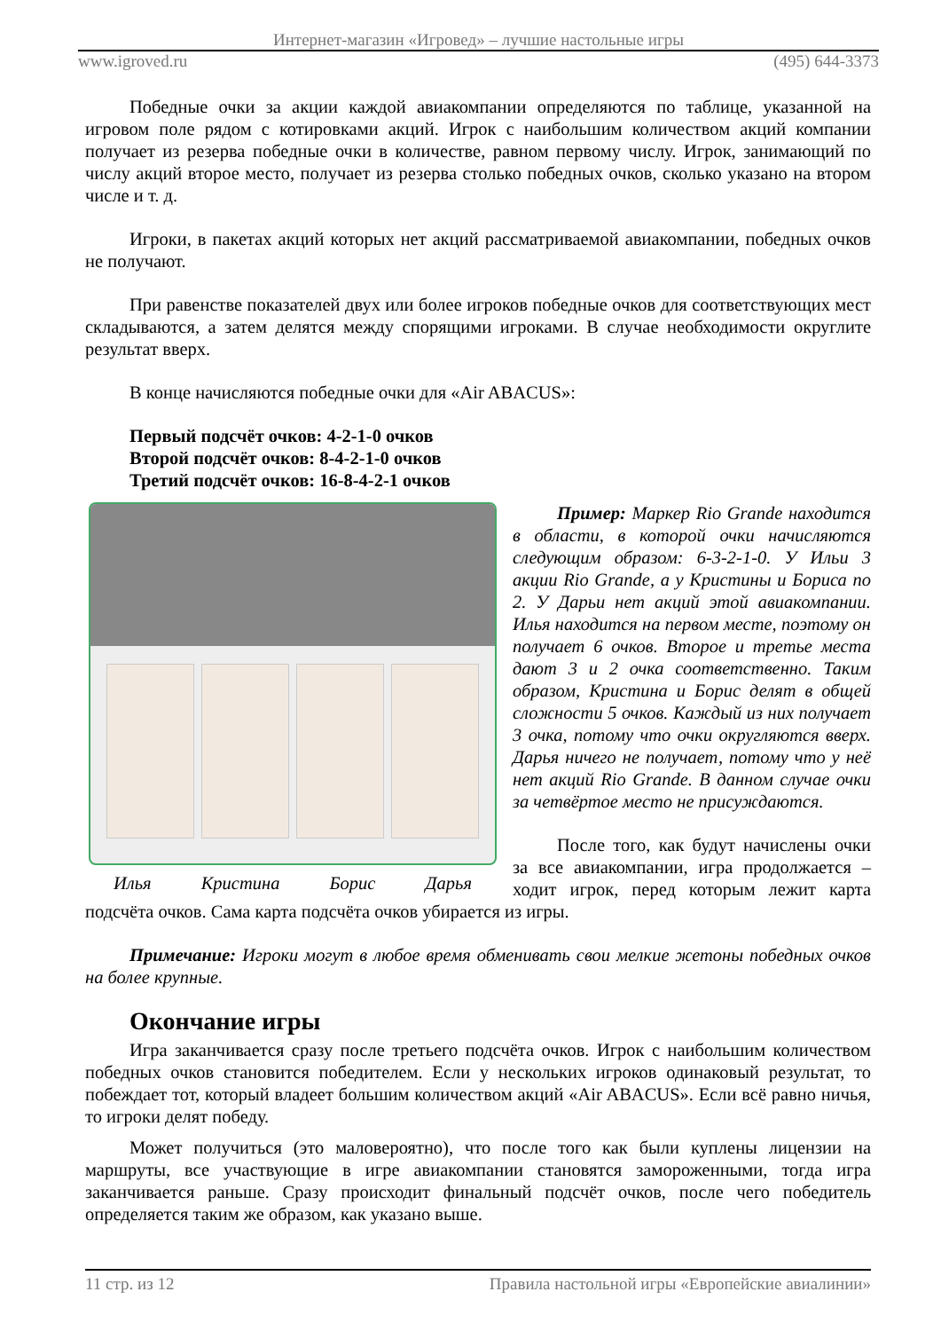Интернет-магазин «Игровед» – лучшие настольные игры
www.igroved.ru (495) 644-3373
Победные очки за акции каждой авиакомпании определяются по таблице, указанной на игровом поле рядом с котировками акций. Игрок с наибольшим количеством акций компании получает из резерва победные очки в количестве, равном первому числу. Игрок, занимающий по числу акций второе место, получает из резерва столько победных очков, сколько указано на втором числе и т. д.
Игроки, в пакетах акций которых нет акций рассматриваемой авиакомпании, победных очков не получают.
При равенстве показателей двух или более игроков победные очков для соответствующих мест складываются, а затем делятся между спорящими игроками. В случае необходимости округлите результат вверх.
В конце начисляются победные очки для «Air ABACUS»:
Первый подсчёт очков: 4-2-1-0 очков
Второй подсчёт очков: 8-4-2-1-0 очков
Третий подсчёт очков: 16-8-4-2-1 очков
Илья Кристина Борис Дарья
Пример: Маркер Rio Grande находится в области, в которой очки начисляются следующим образом: 6-3-2-1-0. У Ильи 3 акции Rio Grande, а у Кристины и Бориса по 2. У Дарьи нет акций этой авиакомпании. Илья находится на первом месте, поэтому он получает 6 очков. Второе и третье места дают 3 и 2 очка соответственно. Таким образом, Кристина и Борис делят в общей сложности 5 очков. Каждый из них получает 3 очка, потому что очки округляются вверх. Дарья ничего не получает, потому что у неё нет акций Rio Grande. В данном случае очки за четвёртое место не присуждаются.
После того, как будут начислены очки за все авиакомпании, игра продолжается – ходит игрок, перед которым лежит карта подсчёта очков. Сама карта подсчёта очков убирается из игры.
Примечание: Игроки могут в любое время обменивать свои мелкие жетоны победных очков на более крупные.
Окончание игры
Игра заканчивается сразу после третьего подсчёта очков. Игрок с наибольшим количеством победных очков становится победителем. Если у нескольких игроков одинаковый результат, то побеждает тот, который владеет большим количеством акций «Air ABACUS». Если всё равно ничья, то игроки делят победу.
Может получиться (это маловероятно), что после того как были куплены лицензии на маршруты, все участвующие в игре авиакомпании становятся замороженными, тогда игра заканчивается раньше. Сразу происходит финальный подсчёт очков, после чего победитель определяется таким же образом, как указано выше.
11 стр. из 12 Правила настольной игры «Европейские авиалинии»